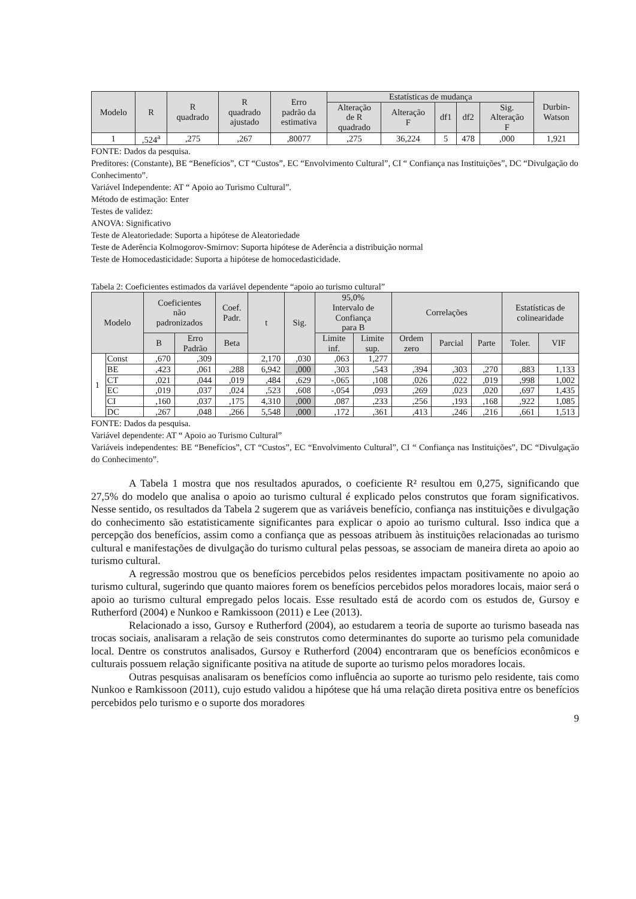| Modelo | R | R quadrado | R quadrado ajustado | Erro padrão da estimativa | Estatísticas de mudança | | | | | Durbin- Watson |
| --- | --- | --- | --- | --- | --- | --- | --- | --- | --- | --- |
| | | | | | Alteração de R quadrado | Alteração F | df1 | df2 | Sig. Alteração F | |
| 1 | ,524<sup>a</sup> | ,275 | ,267 | ,80077 | ,275 | 36,224 | 5 | 478 | ,000 | 1,921 |
FONTE: Dados da pesquisa.
Preditores: (Constante), BE “Benefícios”, CT “Custos”, EC “Envolvimento Cultural”, CI “ Confiança nas Instituições”, DC “Divulgação do Conhecimento”.
Variável Independente: AT “ Apoio ao Turismo Cultural”.
Método de estimação: Enter
Testes de validez:
ANOVA: Significativo
Teste de Aleatoriedade: Suporta a hipótese de Aleatoriedade
Teste de Aderência Kolmogorov-Smirnov: Suporta hipótese de Aderência a distribuição normal
Teste de Homocedasticidade: Suporta a hipótese de homocedasticidade.
Tabela 2: Coeficientes estimados da variável dependente “apoio ao turismo cultural”
| Modelo | | Coeficientes não padronizados | | Coef. Padr. | t | Sig. | 95,0% Intervalo de Confiança para B | | Correlações | | | Estatísticas de colinearidade | |
| --- | --- | --- | --- | --- | --- | --- | --- | --- | --- | --- | --- | --- | --- |
| | | B | Erro Padrão | Beta | | | Limite inf. | Limite sup. | Ordem zero | Parcial | Parte | Toler. | VIF |
| 1 | Const | ,670 | ,309 | | 2,170 | ,030 | ,063 | 1,277 | | | | | |
| | BE | ,423 | ,061 | ,288 | 6,942 | ,000 | ,303 | ,543 | ,394 | ,303 | ,270 | ,883 | 1,133 |
| | CT | ,021 | ,044 | ,019 | ,484 | ,629 | -,065 | ,108 | ,026 | ,022 | ,019 | ,998 | 1,002 |
| | EC | ,019 | ,037 | ,024 | ,523 | ,608 | -,054 | ,093 | ,269 | ,023 | ,020 | ,697 | 1,435 |
| | CI | ,160 | ,037 | ,175 | 4,310 | ,000 | ,087 | ,233 | ,256 | ,193 | ,168 | ,922 | 1,085 |
| | DC | ,267 | ,048 | ,266 | 5,548 | ,000 | ,172 | ,361 | ,413 | ,246 | ,216 | ,661 | 1,513 |
FONTE: Dados da pesquisa.
Variável dependente: AT “ Apoio ao Turismo Cultural”
Variáveis independentes: BE “Benefícios”, CT “Custos”, EC “Envolvimento Cultural”, CI “ Confiança nas Instituições”, DC “Divulgação do Conhecimento”.
A Tabela 1 mostra que nos resultados apurados, o coeficiente R² resultou em 0,275, significando que 27,5% do modelo que analisa o apoio ao turismo cultural é explicado pelos construtos que foram significativos. Nesse sentido, os resultados da Tabela 2 sugerem que as variáveis benefício, confiança nas instituições e divulgação do conhecimento são estatisticamente significantes para explicar o apoio ao turismo cultural. Isso indica que a percepção dos benefícios, assim como a confiança que as pessoas atribuem às instituições relacionadas ao turismo cultural e manifestações de divulgação do turismo cultural pelas pessoas, se associam de maneira direta ao apoio ao turismo cultural.
A regressão mostrou que os benefícios percebidos pelos residentes impactam positivamente no apoio ao turismo cultural, sugerindo que quanto maiores forem os benefícios percebidos pelos moradores locais, maior será o apoio ao turismo cultural empregado pelos locais. Esse resultado está de acordo com os estudos de, Gursoy e Rutherford (2004) e Nunkoo e Ramkissoon (2011) e Lee (2013).
Relacionado a isso, Gursoy e Rutherford (2004), ao estudarem a teoria de suporte ao turismo baseada nas trocas sociais, analisaram a relação de seis construtos como determinantes do suporte ao turismo pela comunidade local. Dentre os construtos analisados, Gursoy e Rutherford (2004) encontraram que os benefícios econômicos e culturais possuem relação significante positiva na atitude de suporte ao turismo pelos moradores locais.
Outras pesquisas analisaram os benefícios como influência ao suporte ao turismo pelo residente, tais como Nunkoo e Ramkissoon (2011), cujo estudo validou a hipótese que há uma relação direta positiva entre os benefícios percebidos pelo turismo e o suporte dos moradores
9